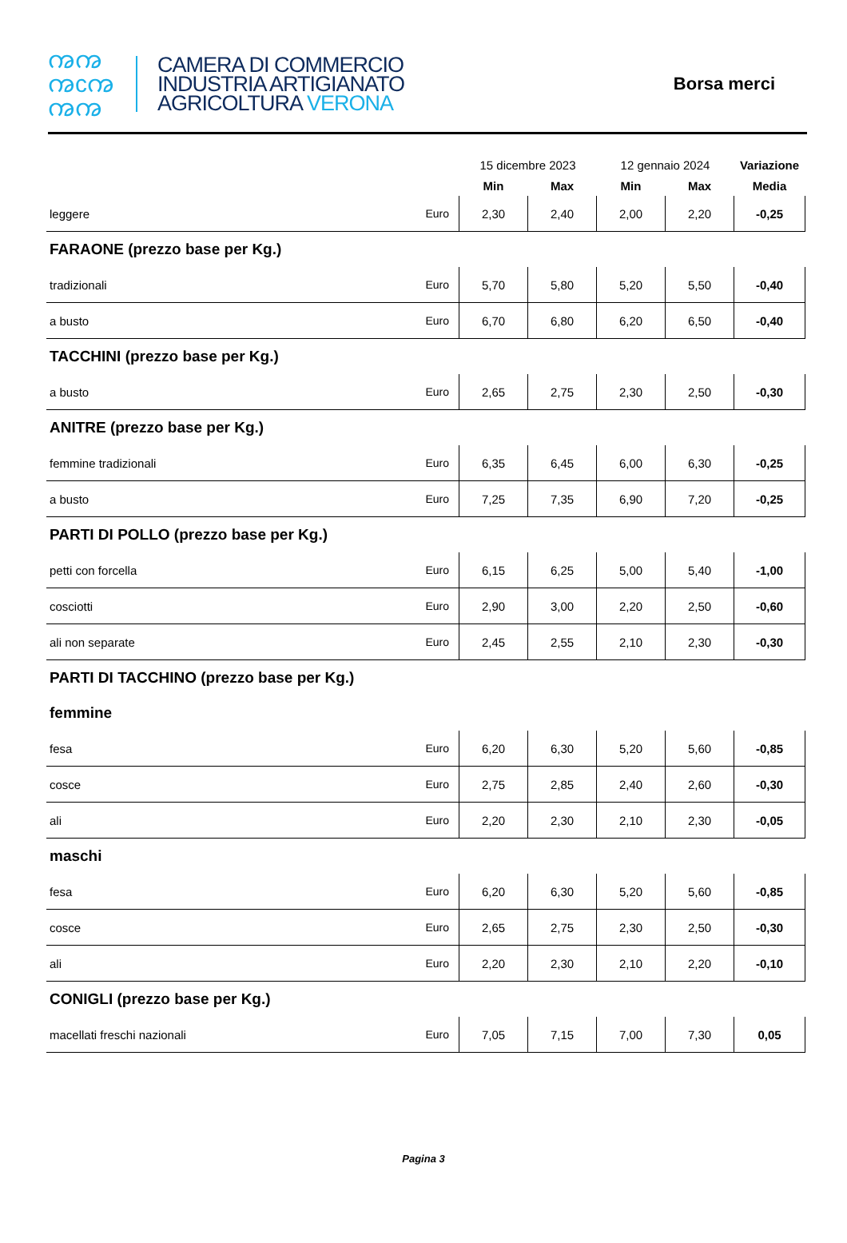ꩠꩠ
ꩠcꩠ
ꩠꩠ
CAMERA DI COMMERCIO
INDUSTRIA ARTIGIANATO
AGRICOLTURA VERONA
Borsa merci
| | | 15 dicembre 2023 | | 12 gennaio 2024 | | Variazione |
| --- | --- | --- | --- | --- | --- | --- |
| | | Min | Max | Min | Max | Media |
| leggere | Euro | 2,30 | 2,40 | 2,00 | 2,20 | -0,25 |
| FARAONE (prezzo base per Kg.) | | | | | | |
| tradizionali | Euro | 5,70 | 5,80 | 5,20 | 5,50 | -0,40 |
| a busto | Euro | 6,70 | 6,80 | 6,20 | 6,50 | -0,40 |
| TACCHINI (prezzo base per Kg.) | | | | | | |
| a busto | Euro | 2,65 | 2,75 | 2,30 | 2,50 | -0,30 |
| ANITRE (prezzo base per Kg.) | | | | | | |
| femmine tradizionali | Euro | 6,35 | 6,45 | 6,00 | 6,30 | -0,25 |
| a busto | Euro | 7,25 | 7,35 | 6,90 | 7,20 | -0,25 |
| PARTI DI POLLO (prezzo base per Kg.) | | | | | | |
| petti con forcella | Euro | 6,15 | 6,25 | 5,00 | 5,40 | -1,00 |
| cosciotti | Euro | 2,90 | 3,00 | 2,20 | 2,50 | -0,60 |
| ali non separate | Euro | 2,45 | 2,55 | 2,10 | 2,30 | -0,30 |
| PARTI DI TACCHINO (prezzo base per Kg.) | | | | | | |
| femmine | | | | | | |
| fesa | Euro | 6,20 | 6,30 | 5,20 | 5,60 | -0,85 |
| cosce | Euro | 2,75 | 2,85 | 2,40 | 2,60 | -0,30 |
| ali | Euro | 2,20 | 2,30 | 2,10 | 2,30 | -0,05 |
| maschi | | | | | | |
| fesa | Euro | 6,20 | 6,30 | 5,20 | 5,60 | -0,85 |
| cosce | Euro | 2,65 | 2,75 | 2,30 | 2,50 | -0,30 |
| ali | Euro | 2,20 | 2,30 | 2,10 | 2,20 | -0,10 |
| CONIGLI (prezzo base per Kg.) | | | | | | |
| macellati freschi nazionali | Euro | 7,05 | 7,15 | 7,00 | 7,30 | 0,05 |
Pagina 3